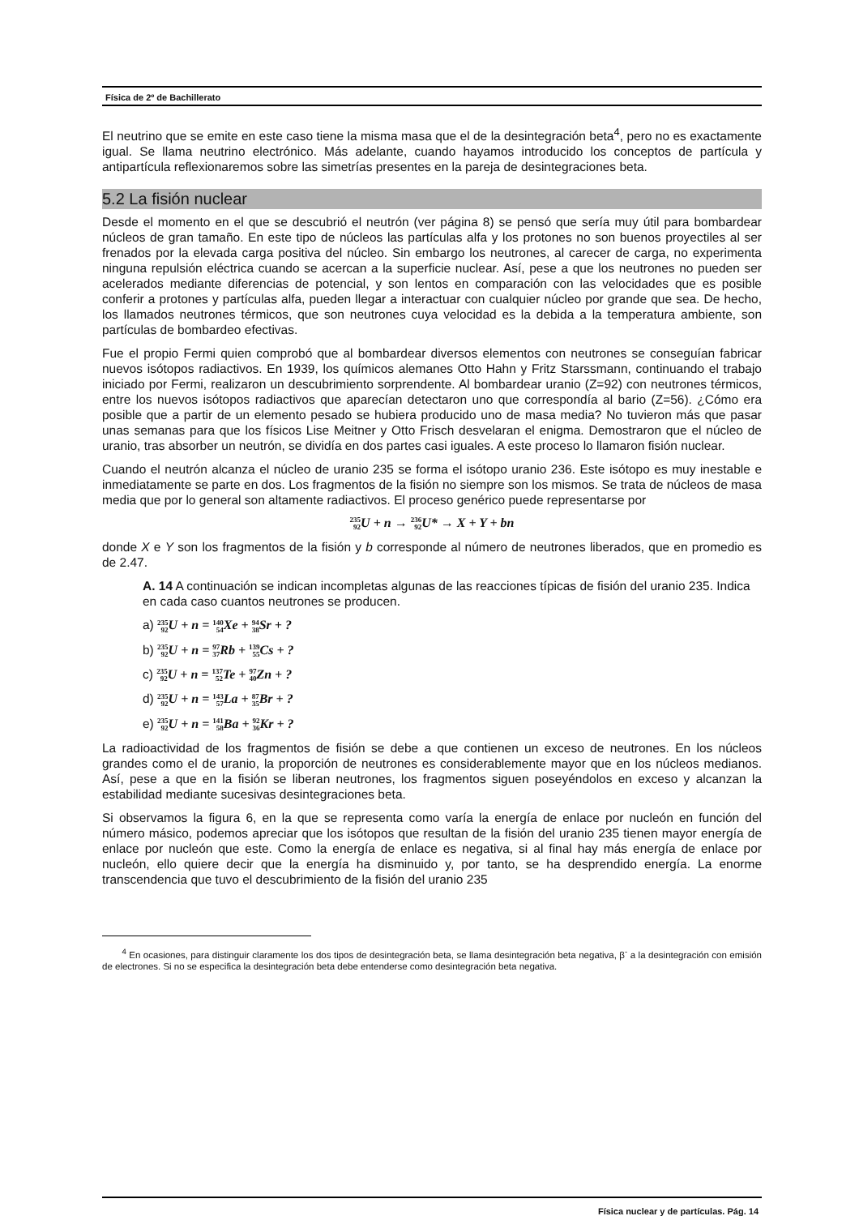Física de 2º de Bachillerato
El neutrino que se emite en este caso tiene la misma masa que el de la desintegración beta<sup>4</sup>, pero no es exactamente igual. Se llama neutrino electrónico. Más adelante, cuando hayamos introducido los conceptos de partícula y antipartícula reflexionaremos sobre las simetrías presentes en la pareja de desintegraciones beta.
5.2 La fisión nuclear
Desde el momento en el que se descubrió el neutrón (ver página 8) se pensó que sería muy útil para bombardear núcleos de gran tamaño. En este tipo de núcleos las partículas alfa y los protones no son buenos proyectiles al ser frenados por la elevada carga positiva del núcleo. Sin embargo los neutrones, al carecer de carga, no experimenta ninguna repulsión eléctrica cuando se acercan a la superficie nuclear. Así, pese a que los neutrones no pueden ser acelerados mediante diferencias de potencial, y son lentos en comparación con las velocidades que es posible conferir a protones y partículas alfa, pueden llegar a interactuar con cualquier núcleo por grande que sea. De hecho, los llamados neutrones térmicos, que son neutrones cuya velocidad es la debida a la temperatura ambiente, son partículas de bombardeo efectivas.
Fue el propio Fermi quien comprobó que al bombardear diversos elementos con neutrones se conseguían fabricar nuevos isótopos radiactivos. En 1939, los químicos alemanes Otto Hahn y Fritz Starssmann, continuando el trabajo iniciado por Fermi, realizaron un descubrimiento sorprendente. Al bombardear uranio (Z=92) con neutrones térmicos, entre los nuevos isótopos radiactivos que aparecían detectaron uno que correspondía al bario (Z=56). ¿Cómo era posible que a partir de un elemento pesado se hubiera producido uno de masa media? No tuvieron más que pasar unas semanas para que los físicos Lise Meitner y Otto Frisch desvelaran el enigma. Demostraron que el núcleo de uranio, tras absorber un neutrón, se dividía en dos partes casi iguales. A este proceso lo llamaron fisión nuclear.
Cuando el neutrón alcanza el núcleo de uranio 235 se forma el isótopo uranio 236. Este isótopo es muy inestable e inmediatamente se parte en dos. Los fragmentos de la fisión no siempre son los mismos. Se trata de núcleos de masa media que por lo general son altamente radiactivos. El proceso genérico puede representarse por
235 92 U + n → 236 92 U* → X + Y + bn
donde X e Y son los fragmentos de la fisión y b corresponde al número de neutrones liberados, que en promedio es de 2.47.
A. 14 A continuación se indican incompletas algunas de las reacciones típicas de fisión del uranio 235. Indica en cada caso cuantos neutrones se producen.
a) 235 92 U + n = 140 54 Xe + 94 38 Sr + ?
b) 235 92 U + n = 97 37 Rb + 139 55 Cs + ?
c) 235 92 U + n = 137 52 Te + 97 40 Zn + ?
d) 235 92 U + n = 143 57 La + 87 35 Br + ?
e) 235 92 U + n = 141 58 Ba + 92 36 Kr + ?
La radioactividad de los fragmentos de fisión se debe a que contienen un exceso de neutrones. En los núcleos grandes como el de uranio, la proporción de neutrones es considerablemente mayor que en los núcleos medianos. Así, pese a que en la fisión se liberan neutrones, los fragmentos siguen poseyéndolos en exceso y alcanzan la estabilidad mediante sucesivas desintegraciones beta.
Si observamos la figura 6, en la que se representa como varía la energía de enlace por nucleón en función del número másico, podemos apreciar que los isótopos que resultan de la fisión del uranio 235 tienen mayor energía de enlace por nucleón que este. Como la energía de enlace es negativa, si al final hay más energía de enlace por nucleón, ello quiere decir que la energía ha disminuido y, por tanto, se ha desprendido energía. La enorme transcendencia que tuvo el descubrimiento de la fisión del uranio 235
<sup>4</sup> En ocasiones, para distinguir claramente los dos tipos de desintegración beta, se llama desintegración beta negativa, β<sup>-</sup> a la desintegración con emisión de electrones. Si no se especifica la desintegración beta debe entenderse como desintegración beta negativa.
Física nuclear y de partículas. Pág. 14